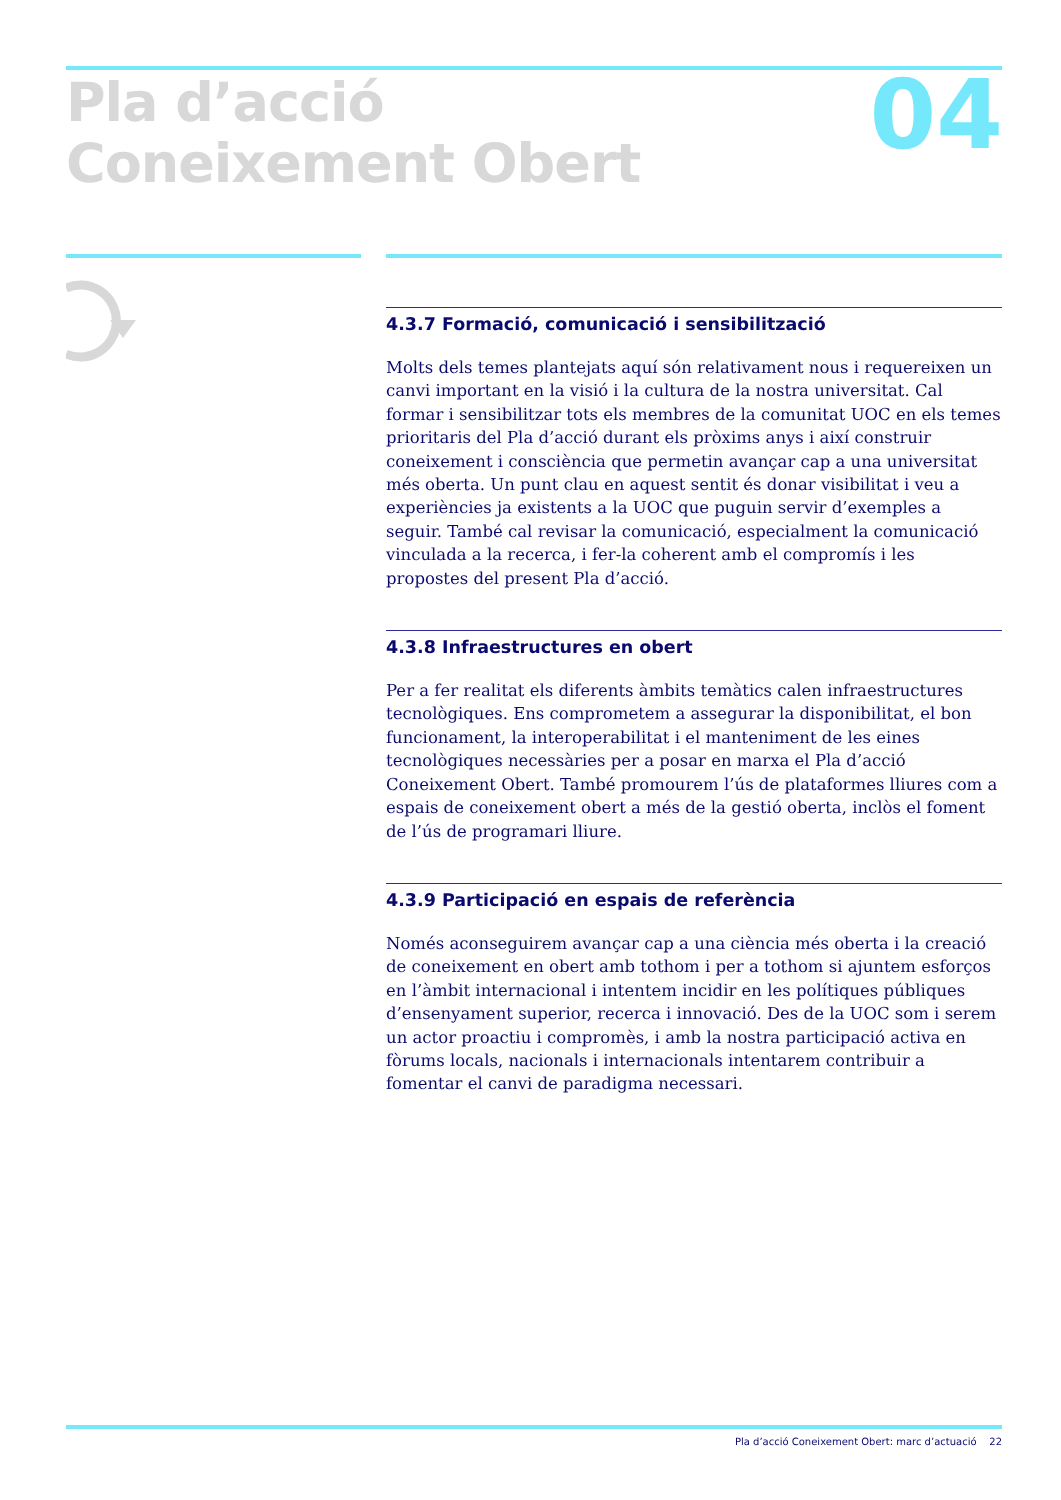Pla d’acció
Coneixement Obert
04
4.3.7 Formació, comunicació i sensibilització
Molts dels temes plantejats aquí són relativament nous i requereixen un canvi important en la visió i la cultura de la nostra universitat. Cal formar i sensibilitzar tots els membres de la comunitat UOC en els temes prioritaris del Pla d’acció durant els pròxims anys i així construir coneixement i consciència que permetin avançar cap a una universitat més oberta. Un punt clau en aquest sentit és donar visibilitat i veu a experiències ja existents a la UOC que puguin servir d’exemples a seguir. També cal revisar la comunicació, especialment la comunicació vinculada a la recerca, i fer-la coherent amb el compromís i les propostes del present Pla d’acció.
4.3.8 Infraestructures en obert
Per a fer realitat els diferents àmbits temàtics calen infraestructures tecnològiques. Ens comprometem a assegurar la disponibilitat, el bon funcionament, la interoperabilitat i el manteniment de les eines tecnològiques necessàries per a posar en marxa el Pla d’acció Coneixement Obert. També promourem l’ús de plataformes lliures com a espais de coneixement obert a més de la gestió oberta, inclòs el foment de l’ús de programari lliure.
4.3.9 Participació en espais de referència
Només aconseguirem avançar cap a una ciència més oberta i la creació de coneixement en obert amb tothom i per a tothom si ajuntem esforços en l’àmbit internacional i intentem incidir en les polítiques públiques d’ensenyament superior, recerca i innovació. Des de la UOC som i serem un actor proactiu i compromès, i amb la nostra participació activa en fòrums locals, nacionals i internacionals intentarem contribuir a fomentar el canvi de paradigma necessari.
Pla d’acció Coneixement Obert: marc d’actuació 22